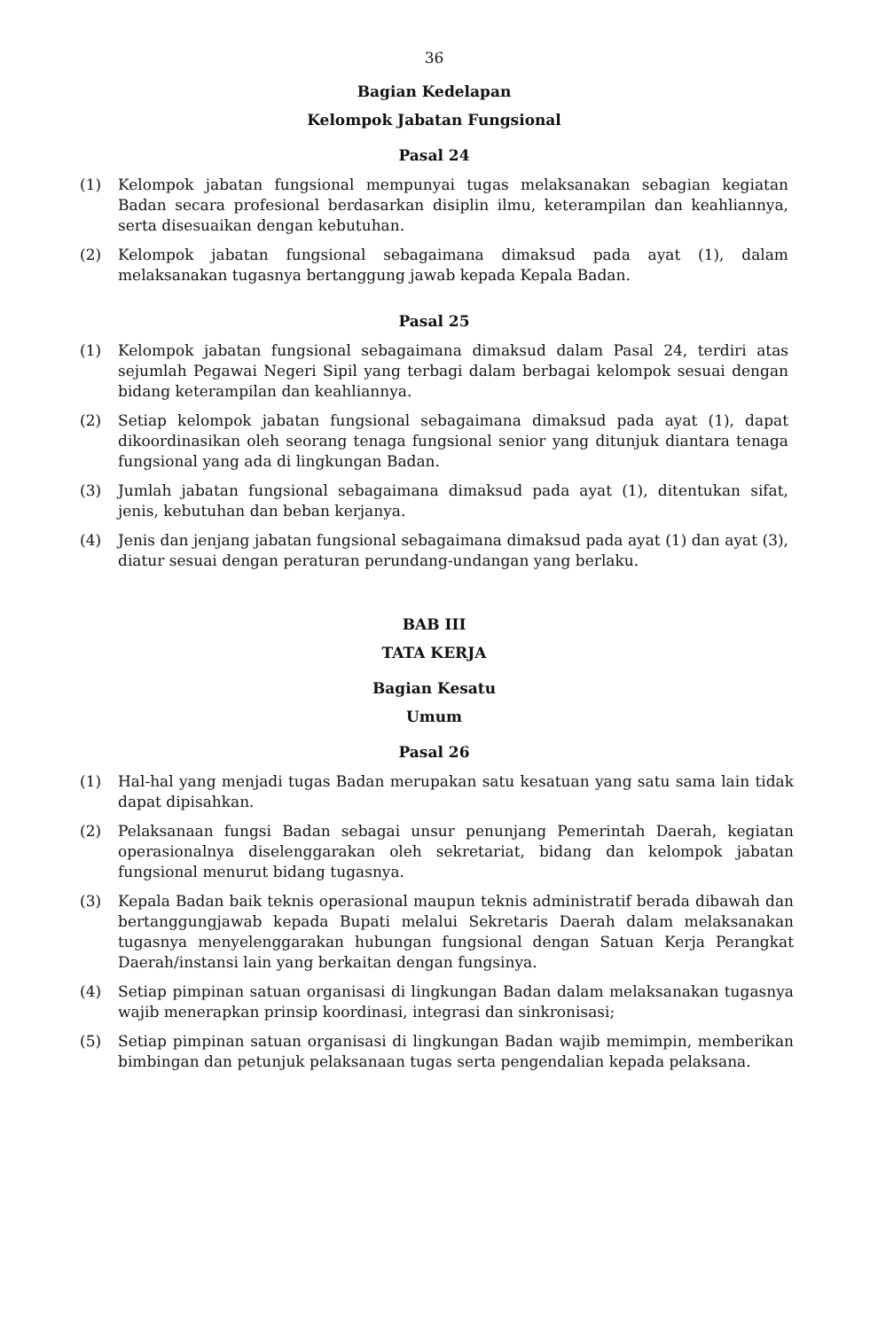36
Bagian Kedelapan
Kelompok Jabatan Fungsional
Pasal 24
(1) Kelompok jabatan fungsional mempunyai tugas melaksanakan sebagian kegiatan Badan secara profesional berdasarkan disiplin ilmu, keterampilan dan keahliannya, serta disesuaikan dengan kebutuhan.
(2) Kelompok jabatan fungsional sebagaimana dimaksud pada ayat (1), dalam melaksanakan tugasnya bertanggung jawab kepada Kepala Badan.
Pasal 25
(1) Kelompok jabatan fungsional sebagaimana dimaksud dalam Pasal 24, terdiri atas sejumlah Pegawai Negeri Sipil yang terbagi dalam berbagai kelompok sesuai dengan bidang keterampilan dan keahliannya.
(2) Setiap kelompok jabatan fungsional sebagaimana dimaksud pada ayat (1), dapat dikoordinasikan oleh seorang tenaga fungsional senior yang ditunjuk diantara tenaga fungsional yang ada di lingkungan Badan.
(3) Jumlah jabatan fungsional sebagaimana dimaksud pada ayat (1), ditentukan sifat, jenis, kebutuhan dan beban kerjanya.
(4) Jenis dan jenjang jabatan fungsional sebagaimana dimaksud pada ayat (1) dan ayat (3), diatur sesuai dengan peraturan perundang-undangan yang berlaku.
BAB III
TATA KERJA
Bagian Kesatu
Umum
Pasal 26
(1) Hal-hal yang menjadi tugas Badan merupakan satu kesatuan yang satu sama lain tidak dapat dipisahkan.
(2) Pelaksanaan fungsi Badan sebagai unsur penunjang Pemerintah Daerah, kegiatan operasionalnya diselenggarakan oleh sekretariat, bidang dan kelompok jabatan fungsional menurut bidang tugasnya.
(3) Kepala Badan baik teknis operasional maupun teknis administratif berada dibawah dan bertanggungjawab kepada Bupati melalui Sekretaris Daerah dalam melaksanakan tugasnya menyelenggarakan hubungan fungsional dengan Satuan Kerja Perangkat Daerah/instansi lain yang berkaitan dengan fungsinya.
(4) Setiap pimpinan satuan organisasi di lingkungan Badan dalam melaksanakan tugasnya wajib menerapkan prinsip koordinasi, integrasi dan sinkronisasi;
(5) Setiap pimpinan satuan organisasi di lingkungan Badan wajib memimpin, memberikan bimbingan dan petunjuk pelaksanaan tugas serta pengendalian kepada pelaksana.